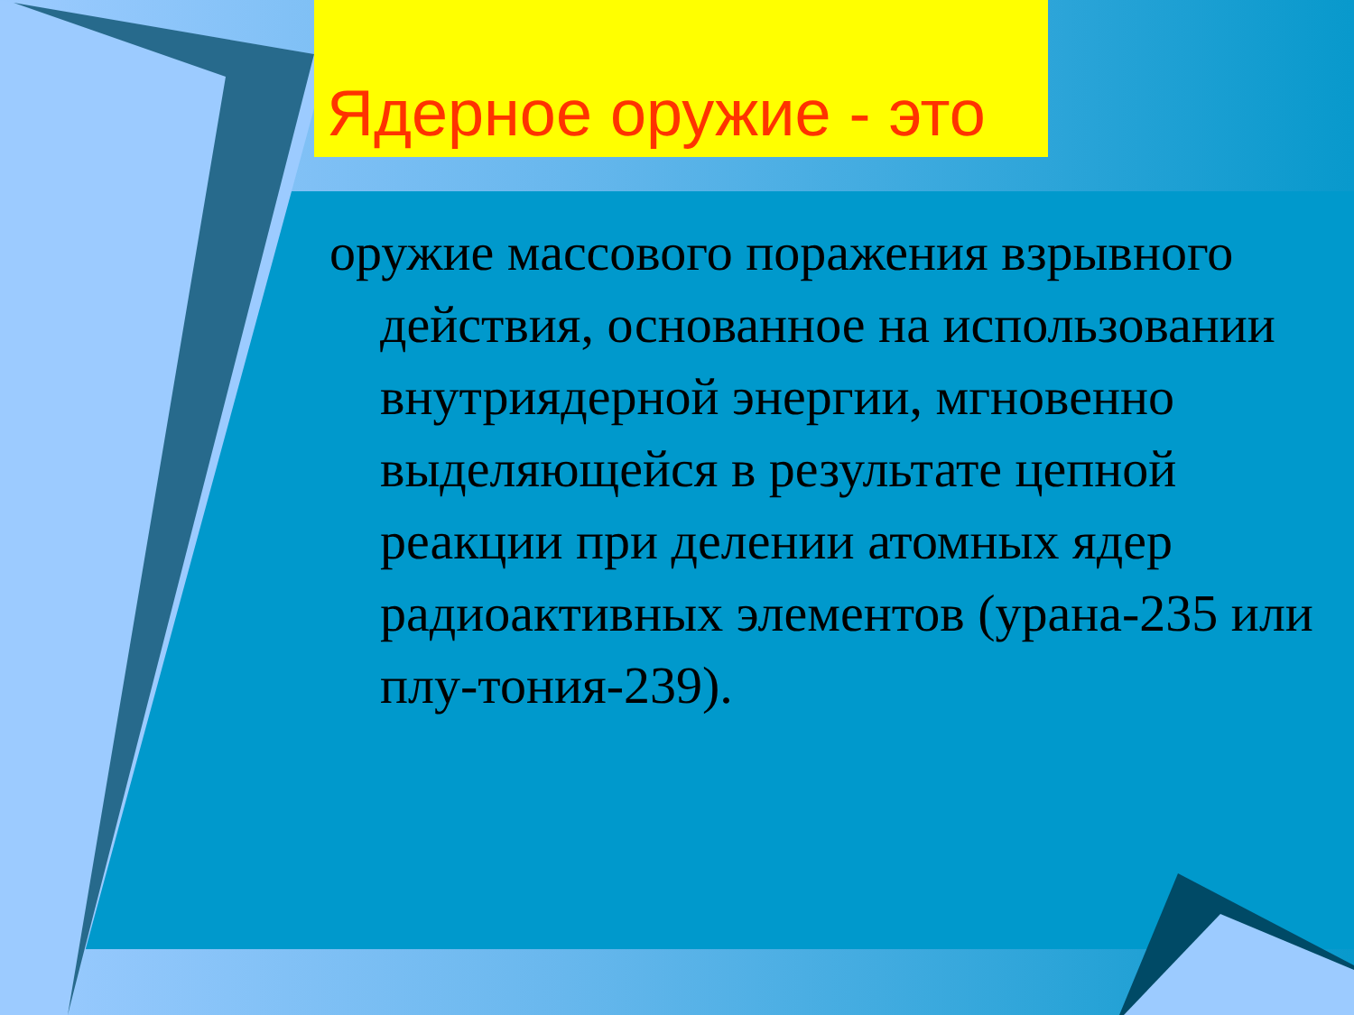Ядерное оружие - это
оружие массового поражения взрывного действия, основанное на использовании внутриядерной энергии, мгновенно выделяющейся в результате цепной реакции при делении атомных ядер радиоактивных элементов (урана-235 или плу-тония-239).